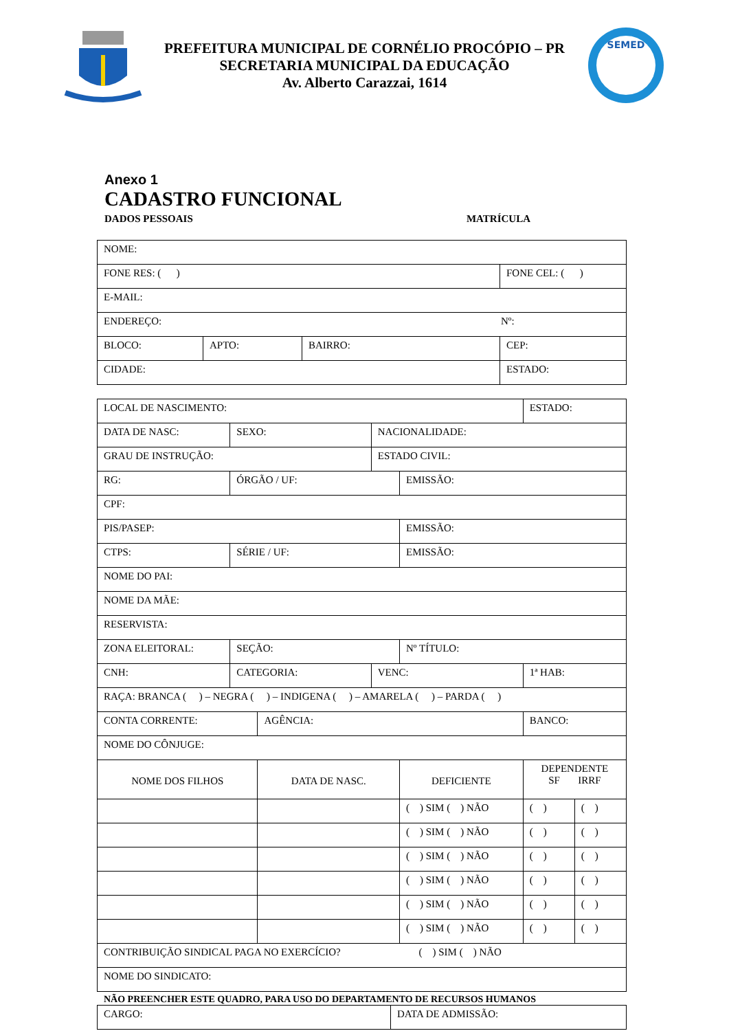PREFEITURA MUNICIPAL DE CORNÉLIO PROCÓPIO – PR
SECRETARIA MUNICIPAL DA EDUCAÇÃO
Av. Alberto Carazzai, 1614
SEMED
Anexo 1
CADASTRO FUNCIONAL
DADOS PESSOAIS MATRÍCULA
| NOME: | | | |
| FONE RES: ( ) | | | FONE CEL: ( ) |
| E-MAIL: | | | |
| ENDEREÇO: Nº: | | | |
| BLOCO: | APTO: | BAIRRO: | CEP: |
| CIDADE: | | | ESTADO: |
| LOCAL DE NASCIMENTO: | | | | | | | ESTADO: | |
| DATA DE NASC: | | SEXO: | | NACIONALIDADE: | | | | |
| GRAU DE INSTRUÇÃO: | | | | ESTADO CIVIL: | | | | |
| RG: | ÓRGÃO / UF: | | | | EMISSÃO: | | | |
| CPF: | | | | | | | | |
| PIS/PASEP: | | | | | EMISSÃO: | | | |
| CTPS: | SÉRIE / UF: | | | | EMISSÃO: | | | |
| NOME DO PAI: | | | | | | | | |
| NOME DA MÃE: | | | | | | | | |
| RESERVISTA: | | | | | | | | |
| ZONA ELEITORAL: | | SEÇÃO: | | | Nº TÍTULO: | | | |
| CNH: | CATEGORIA: | | | VENC: | | 1ª HAB: | | |
| RAÇA: BRANCA ( ) – NEGRA ( ) – INDIGENA ( ) – AMARELA ( ) – PARDA ( ) | | | | | | | | |
| CONTA CORRENTE: | | | AGÊNCIA: | | | BANCO: | | |
| NOME DO CÔNJUGE: | | | | | | | | |
| NOME DOS FILHOS | | | DATA DE NASC. | | DEFICIENTE | | DEPENDENTE SF IRRF | |
| | | | | | ( ) SIM ( ) NÃO | | ( ) | ( ) |
| | | | | | ( ) SIM ( ) NÃO | | ( ) | ( ) |
| | | | | | ( ) SIM ( ) NÃO | | ( ) | ( ) |
| | | | | | ( ) SIM ( ) NÃO | | ( ) | ( ) |
| | | | | | ( ) SIM ( ) NÃO | | ( ) | ( ) |
| | | | | | ( ) SIM ( ) NÃO | | ( ) | ( ) |
| CONTRIBUIÇÃO SINDICAL PAGA NO EXERCÍCIO? ( ) SIM ( ) NÃO | | | | | | | | |
| NOME DO SINDICATO: | | | | | | | | |
NÃO PREENCHER ESTE QUADRO, PARA USO DO DEPARTAMENTO DE RECURSOS HUMANOS
| CARGO: | DATA DE ADMISSÃO: |